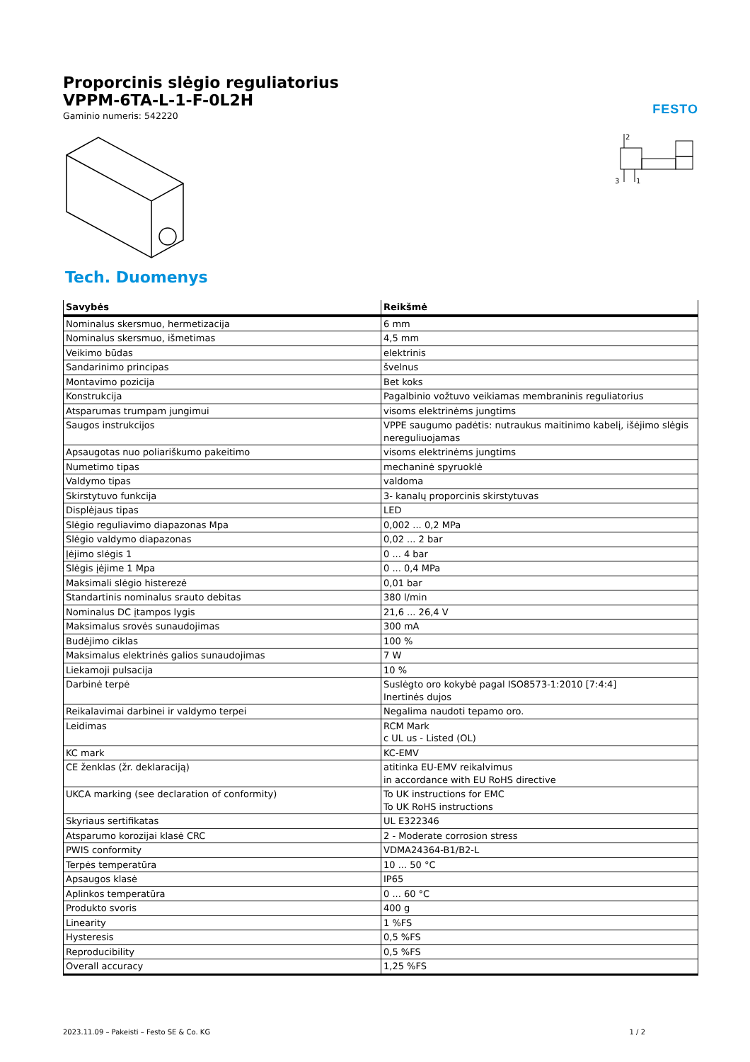Proporcinis slėgio reguliatorius
VPPM-6TA-L-1-F-0L2H
Gaminio numeris: 542220
FESTO
2
3
1
Tech. Duomenys
| Savybės | Reikšmė |
| --- | --- |
| Nominalus skersmuo, hermetizacija | 6 mm |
| Nominalus skersmuo, išmetimas | 4,5 mm |
| Veikimo būdas | elektrinis |
| Sandarinimo principas | švelnus |
| Montavimo pozicija | Bet koks |
| Konstrukcija | Pagalbinio vožtuvo veikiamas membraninis reguliatorius |
| Atsparumas trumpam jungimui | visoms elektrinėms jungtims |
| Saugos instrukcijos | VPPE saugumo padėtis: nutraukus maitinimo kabelį, išėjimo slėgis nereguliuojamas |
| Apsaugotas nuo poliariškumo pakeitimo | visoms elektrinėms jungtims |
| Numetimo tipas | mechaninė spyruoklė |
| Valdymo tipas | valdoma |
| Skirstytuvo funkcija | 3- kanalų proporcinis skirstytuvas |
| Displėjaus tipas | LED |
| Slėgio reguliavimo diapazonas Mpa | 0,002 ... 0,2 MPa |
| Slėgio valdymo diapazonas | 0,02 ... 2 bar |
| Įėjimo slėgis 1 | 0 ... 4 bar |
| Slėgis įėjime 1 Mpa | 0 ... 0,4 MPa |
| Maksimali slėgio histerezė | 0,01 bar |
| Standartinis nominalus srauto debitas | 380 l/min |
| Nominalus DC įtampos lygis | 21,6 ... 26,4 V |
| Maksimalus srovės sunaudojimas | 300 mA |
| Budėjimo ciklas | 100 % |
| Maksimalus elektrinės galios sunaudojimas | 7 W |
| Liekamoji pulsacija | 10 % |
| Darbinė terpė | Suslėgto oro kokybė pagal ISO8573-1:2010 [7:4:4] Inertinės dujos |
| Reikalavimai darbinei ir valdymo terpei | Negalima naudoti tepamo oro. |
| Leidimas | RCM Mark c UL us - Listed (OL) |
| KC mark | KC-EMV |
| CE ženklas (žr. deklaraciją) | atitinka EU-EMV reikalvimus in accordance with EU RoHS directive |
| UKCA marking (see declaration of conformity) | To UK instructions for EMC To UK RoHS instructions |
| Skyriaus sertifikatas | UL E322346 |
| Atsparumo korozijai klasė CRC | 2 - Moderate corrosion stress |
| PWIS conformity | VDMA24364-B1/B2-L |
| Terpės temperatūra | 10 ... 50 °C |
| Apsaugos klasė | IP65 |
| Aplinkos temperatūra | 0 ... 60 °C |
| Produkto svoris | 400 g |
| Linearity | 1 %FS |
| Hysteresis | 0,5 %FS |
| Reproducibility | 0,5 %FS |
| Overall accuracy | 1,25 %FS |
2023.11.09 – Pakeisti – Festo SE & Co. KG 1 / 2